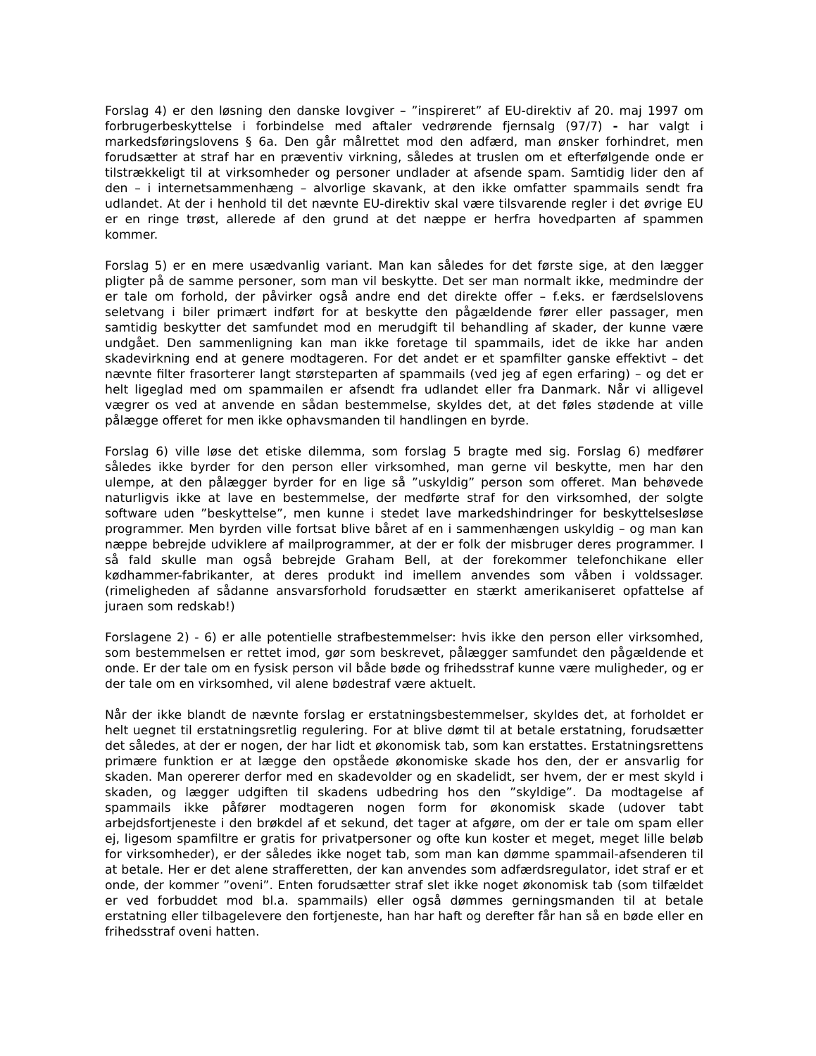Forslag 4) er den løsning den danske lovgiver – ”inspireret” af EU-direktiv af 20. maj 1997 om forbrugerbeskyttelse i forbindelse med aftaler vedrørende fjernsalg (97/7) - har valgt i markedsføringslovens § 6a. Den går målrettet mod den adfærd, man ønsker forhindret, men forudsætter at straf har en præventiv virkning, således at truslen om et efterfølgende onde er tilstrækkeligt til at virksomheder og personer undlader at afsende spam. Samtidig lider den af den – i internetsammenhæng – alvorlige skavank, at den ikke omfatter spammails sendt fra udlandet. At der i henhold til det nævnte EU-direktiv skal være tilsvarende regler i det øvrige EU er en ringe trøst, allerede af den grund at det næppe er herfra hovedparten af spammen kommer.
Forslag 5) er en mere usædvanlig variant. Man kan således for det første sige, at den lægger pligter på de samme personer, som man vil beskytte. Det ser man normalt ikke, medmindre der er tale om forhold, der påvirker også andre end det direkte offer – f.eks. er færdselslovens seletvang i biler primært indført for at beskytte den pågældende fører eller passager, men samtidig beskytter det samfundet mod en merudgift til behandling af skader, der kunne være undgået. Den sammenligning kan man ikke foretage til spammails, idet de ikke har anden skadevirkning end at genere modtageren. For det andet er et spamfilter ganske effektivt – det nævnte filter frasorterer langt størsteparten af spammails (ved jeg af egen erfaring) – og det er helt ligeglad med om spammailen er afsendt fra udlandet eller fra Danmark. Når vi alligevel vægrer os ved at anvende en sådan bestemmelse, skyldes det, at det føles stødende at ville pålægge offeret for men ikke ophavsmanden til handlingen en byrde.
Forslag 6) ville løse det etiske dilemma, som forslag 5 bragte med sig. Forslag 6) medfører således ikke byrder for den person eller virksomhed, man gerne vil beskytte, men har den ulempe, at den pålægger byrder for en lige så ”uskyldig” person som offeret. Man behøvede naturligvis ikke at lave en bestemmelse, der medførte straf for den virksomhed, der solgte software uden ”beskyttelse”, men kunne i stedet lave markedshindringer for beskyttelsesløse programmer. Men byrden ville fortsat blive båret af en i sammenhængen uskyldig – og man kan næppe bebrejde udviklere af mailprogrammer, at der er folk der misbruger deres programmer. I så fald skulle man også bebrejde Graham Bell, at der forekommer telefonchikane eller kødhammer-fabrikanter, at deres produkt ind imellem anvendes som våben i voldssager. (rimeligheden af sådanne ansvarsforhold forudsætter en stærkt amerikaniseret opfattelse af juraen som redskab!)
Forslagene 2) - 6) er alle potentielle strafbestemmelser: hvis ikke den person eller virksomhed, som bestemmelsen er rettet imod, gør som beskrevet, pålægger samfundet den pågældende et onde. Er der tale om en fysisk person vil både bøde og frihedsstraf kunne være muligheder, og er der tale om en virksomhed, vil alene bødestraf være aktuelt.
Når der ikke blandt de nævnte forslag er erstatningsbestemmelser, skyldes det, at forholdet er helt uegnet til erstatningsretlig regulering. For at blive dømt til at betale erstatning, forudsætter det således, at der er nogen, der har lidt et økonomisk tab, som kan erstattes. Erstatningsrettens primære funktion er at lægge den opståede økonomiske skade hos den, der er ansvarlig for skaden. Man opererer derfor med en skadevolder og en skadelidt, ser hvem, der er mest skyld i skaden, og lægger udgiften til skadens udbedring hos den ”skyldige”. Da modtagelse af spammails ikke påfører modtageren nogen form for økonomisk skade (udover tabt arbejdsfortjeneste i den brøkdel af et sekund, det tager at afgøre, om der er tale om spam eller ej, ligesom spamfiltre er gratis for privatpersoner og ofte kun koster et meget, meget lille beløb for virksomheder), er der således ikke noget tab, som man kan dømme spammail-afsenderen til at betale. Her er det alene strafferetten, der kan anvendes som adfærdsregulator, idet straf er et onde, der kommer ”oveni”. Enten forudsætter straf slet ikke noget økonomisk tab (som tilfældet er ved forbuddet mod bl.a. spammails) eller også dømmes gerningsmanden til at betale erstatning eller tilbagelevere den fortjeneste, han har haft og derefter får han så en bøde eller en frihedsstraf oveni hatten.